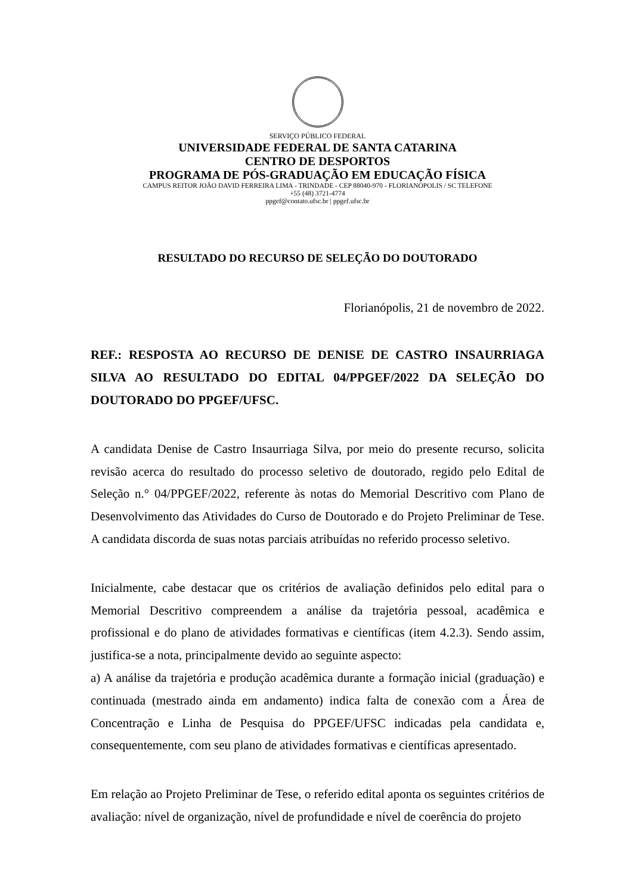SERVIÇO PÚBLICO FEDERAL
UNIVERSIDADE FEDERAL DE SANTA CATARINA
CENTRO DE DESPORTOS
PROGRAMA DE PÓS-GRADUAÇÃO EM EDUCAÇÃO FÍSICA
CAMPUS REITOR JOÃO DAVID FERREIRA LIMA - TRINDADE - CEP 88040-970 - FLORIANÓPOLIS / SC TELEFONE
+55 (48) 3721-4774
ppgef@contato.ufsc.br | ppgef.ufsc.br
RESULTADO DO RECURSO DE SELEÇÃO DO DOUTORADO
Florianópolis, 21 de novembro de 2022.
REF.: RESPOSTA AO RECURSO DE DENISE DE CASTRO INSAURRIAGA SILVA AO RESULTADO DO EDITAL 04/PPGEF/2022 DA SELEÇÃO DO DOUTORADO DO PPGEF/UFSC.
A candidata Denise de Castro Insaurriaga Silva, por meio do presente recurso, solicita revisão acerca do resultado do processo seletivo de doutorado, regido pelo Edital de Seleção n.° 04/PPGEF/2022, referente às notas do Memorial Descritivo com Plano de Desenvolvimento das Atividades do Curso de Doutorado e do Projeto Preliminar de Tese. A candidata discorda de suas notas parciais atribuídas no referido processo seletivo.
Inicialmente, cabe destacar que os critérios de avaliação definidos pelo edital para o Memorial Descritivo compreendem a análise da trajetória pessoal, acadêmica e profissional e do plano de atividades formativas e científicas (item 4.2.3). Sendo assim, justifica-se a nota, principalmente devido ao seguinte aspecto:
a) A análise da trajetória e produção acadêmica durante a formação inicial (graduação) e continuada (mestrado ainda em andamento) indica falta de conexão com a Área de Concentração e Linha de Pesquisa do PPGEF/UFSC indicadas pela candidata e, consequentemente, com seu plano de atividades formativas e científicas apresentado.
Em relação ao Projeto Preliminar de Tese, o referido edital aponta os seguintes critérios de avaliação: nível de organização, nível de profundidade e nível de coerência do projeto